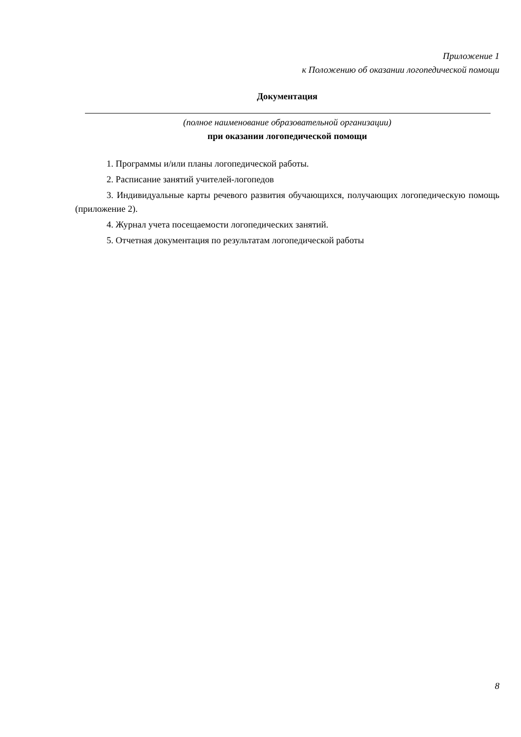Приложение 1
к Положению об оказании логопедической помощи
Документация
(полное наименование образовательной организации)
при оказании логопедической помощи
1. Программы и/или планы логопедической работы.
2. Расписание занятий учителей-логопедов
3. Индивидуальные карты речевого развития обучающихся, получающих логопедическую помощь (приложение 2).
4. Журнал учета посещаемости логопедических занятий.
5. Отчетная документация по результатам логопедической работы
8